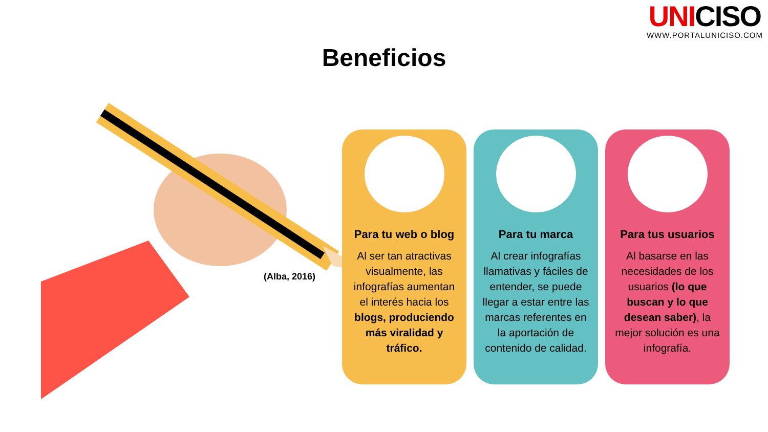UNICISO
WWW.PORTALUNICISO.COM
Beneficios
(Alba, 2016)
Para tu web o blog
Al ser tan atractivas visualmente, las infografías aumentan el interés hacia los blogs, produciendo más viralidad y tráfico.
Para tu marca
Al crear infografías llamativas y fáciles de entender, se puede llegar a estar entre las marcas referentes en la aportación de contenido de calidad.
Para tus usuarios
Al basarse en las necesidades de los usuarios (lo que buscan y lo que desean saber), la mejor solución es una infografía.